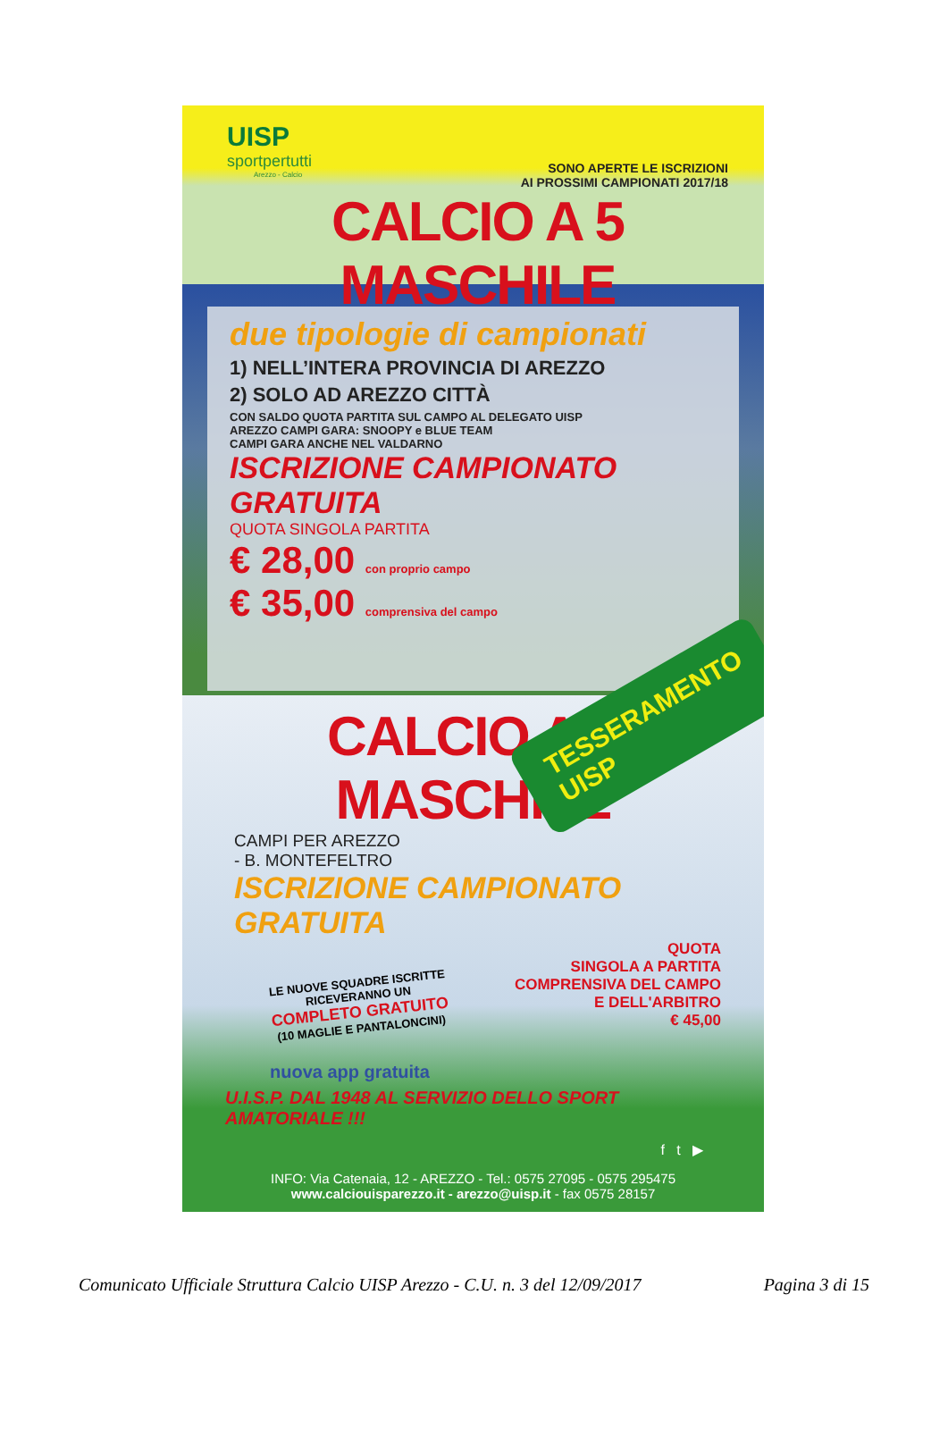UISP
sportpertutti
Arezzo - Calcio
SONO APERTE LE ISCRIZIONI
AI PROSSIMI CAMPIONATI 2017/18
CALCIO A 5 MASCHILE
due tipologie di campionati
1) NELL’INTERA PROVINCIA DI AREZZO
2) SOLO AD AREZZO CITTÀ
CON SALDO QUOTA PARTITA SUL CAMPO AL DELEGATO UISP
AREZZO CAMPI GARA: SNOOPY e BLUE TEAM
CAMPI GARA ANCHE NEL VALDARNO
ISCRIZIONE CAMPIONATO GRATUITA
QUOTA SINGOLA PARTITA
€ 28,00 con proprio campo
€ 35,00 comprensiva del campo
TESSERAMENTO UISP
CALCIO A 7 MASCHILE
CAMPI PER AREZZO
- B. MONTEFELTRO
ISCRIZIONE CAMPIONATO GRATUITA
QUOTA
SINGOLA A PARTITA
COMPRENSIVA DEL CAMPO
E DELL'ARBITRO
€ 45,00
LE NUOVE SQUADRE ISCRITTE RICEVERANNO UN
COMPLETO GRATUITO
(10 MAGLIE E PANTALONCINI)
nuova app gratuita
U.I.S.P. DAL 1948 AL SERVIZIO DELLO SPORT AMATORIALE !!!
f t ▶
INFO: Via Catenaia, 12 - AREZZO - Tel.: 0575 27095 - 0575 295475
www.calciouisparezzo.it - arezzo@uisp.it - fax 0575 28157
Comunicato Ufficiale Struttura Calcio UISP Arezzo - C.U. n. 3 del 12/09/2017 Pagina 3 di 15